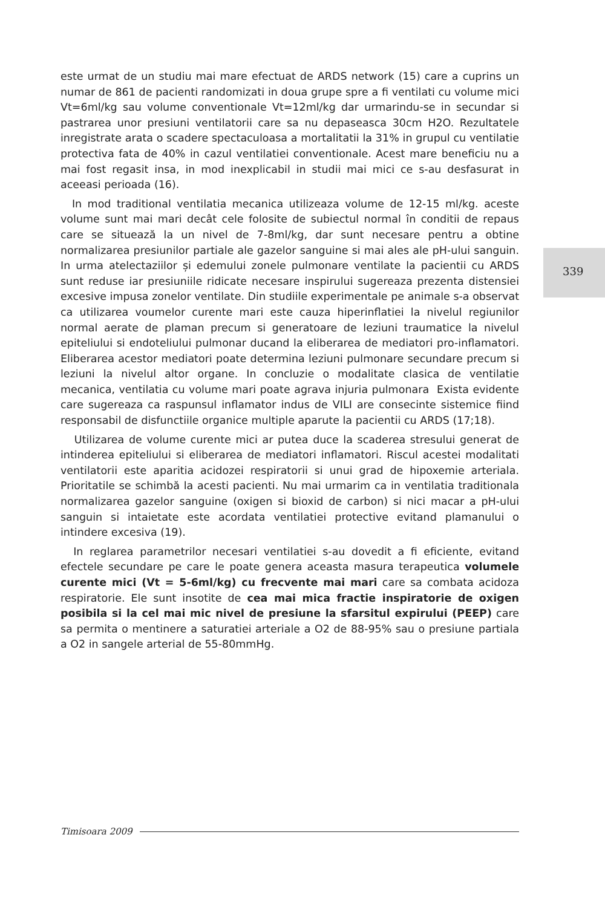este urmat de un studiu mai mare efectuat de ARDS network (15) care a cuprins un numar de 861 de pacienti randomizati in doua grupe spre a fi ventilati cu volume mici Vt=6ml/kg sau volume conventionale Vt=12ml/kg dar urmarindu-se in secundar si pastrarea unor presiuni ventilatorii care sa nu depaseasca 30cm H2O. Rezultatele inregistrate arata o scadere spectaculoasa a mortalitatii la 31% in grupul cu ventilatie protectiva fata de 40% in cazul ventilatiei conventionale. Acest mare beneficiu nu a mai fost regasit insa, in mod inexplicabil in studii mai mici ce s-au desfasurat in aceeasi perioada (16).
In mod traditional ventilatia mecanica utilizeaza volume de 12-15 ml/kg. aceste volume sunt mai mari decât cele folosite de subiectul normal în conditii de repaus care se situează la un nivel de 7-8ml/kg, dar sunt necesare pentru a obtine normalizarea presiunilor partiale ale gazelor sanguine si mai ales ale pH-ului sanguin. In urma atelectaziilor și edemului zonele pulmonare ventilate la pacientii cu ARDS sunt reduse iar presiuniile ridicate necesare inspirului sugereaza prezenta distensiei excesive impusa zonelor ventilate. Din studiile experimentale pe animale s-a observat ca utilizarea voumelor curente mari este cauza hiperinflatiei la nivelul regiunilor normal aerate de plaman precum si generatoare de leziuni traumatice la nivelul epiteliului si endoteliului pulmonar ducand la eliberarea de mediatori pro-inflamatori. Eliberarea acestor mediatori poate determina leziuni pulmonare secundare precum si leziuni la nivelul altor organe. In concluzie o modalitate clasica de ventilatie mecanica, ventilatia cu volume mari poate agrava injuria pulmonara Exista evidente care sugereaza ca raspunsul inflamator indus de VILI are consecinte sistemice fiind responsabil de disfunctiile organice multiple aparute la pacientii cu ARDS (17;18).
Utilizarea de volume curente mici ar putea duce la scaderea stresului generat de intinderea epiteliului si eliberarea de mediatori inflamatori. Riscul acestei modalitati ventilatorii este aparitia acidozei respiratorii si unui grad de hipoxemie arteriala. Prioritatile se schimbă la acesti pacienti. Nu mai urmarim ca in ventilatia traditionala normalizarea gazelor sanguine (oxigen si bioxid de carbon) si nici macar a pH-ului sanguin si intaietate este acordata ventilatiei protective evitand plamanului o intindere excesiva (19).
In reglarea parametrilor necesari ventilatiei s-au dovedit a fi eficiente, evitand efectele secundare pe care le poate genera aceasta masura terapeutica volumele curente mici (Vt = 5-6ml/kg) cu frecvente mai mari care sa combata acidoza respiratorie. Ele sunt insotite de cea mai mica fractie inspiratorie de oxigen posibila si la cel mai mic nivel de presiune la sfarsitul expirului (PEEP) care sa permita o mentinere a saturatiei arteriale a O2 de 88-95% sau o presiune partiala a O2 in sangele arterial de 55-80mmHg.
339
Timisoara 2009